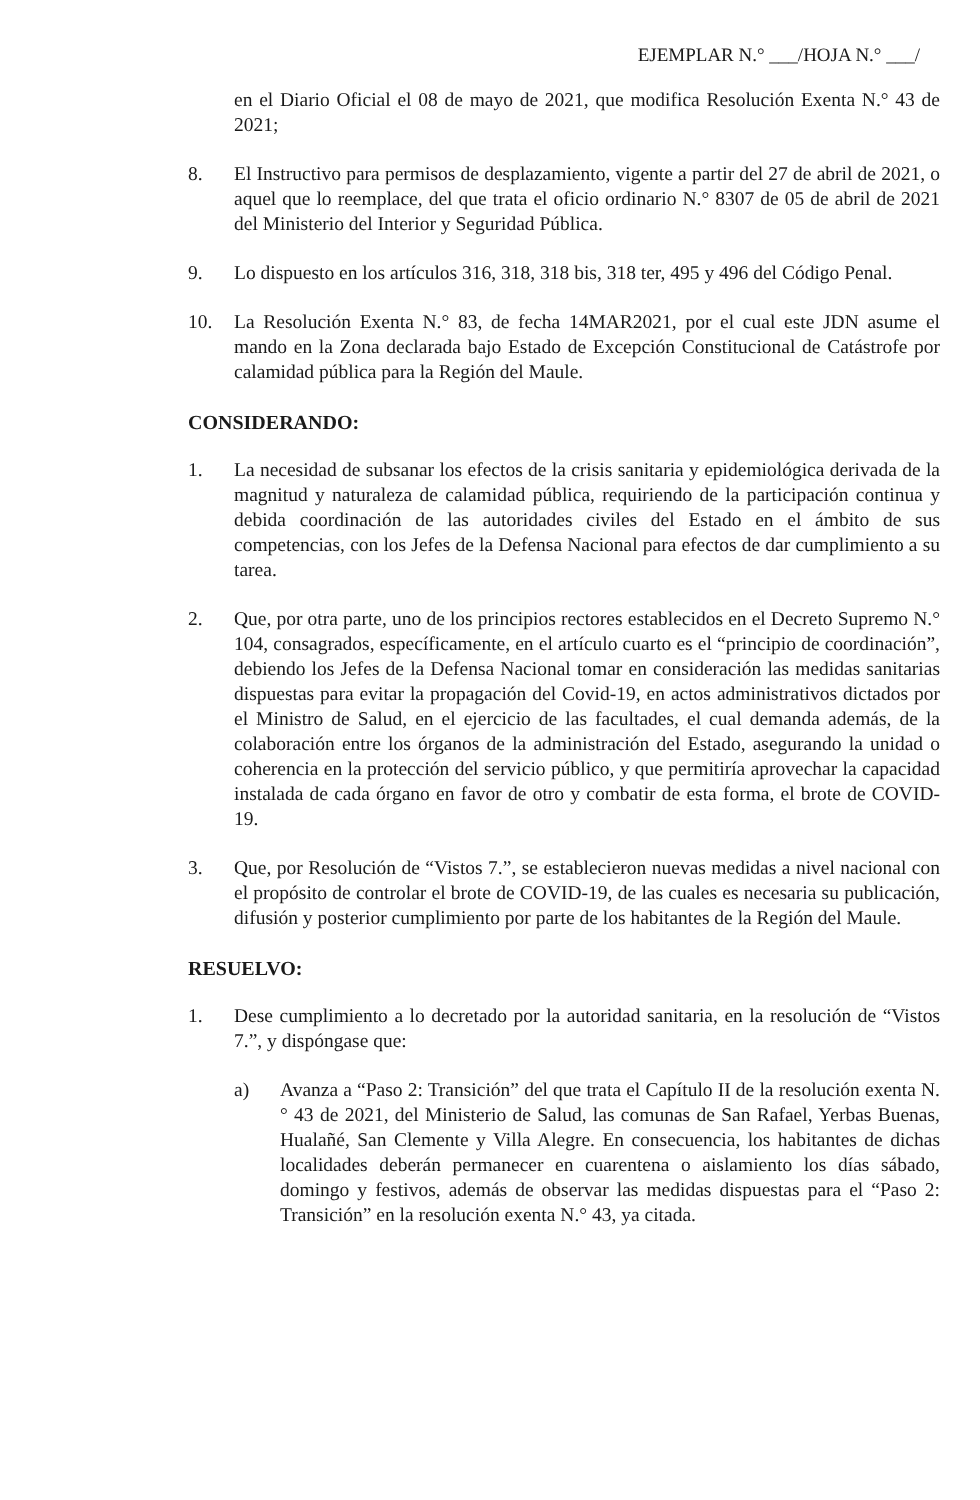EJEMPLAR N.° ___/HOJA N.° ___/
en el Diario Oficial el 08 de mayo de 2021, que modifica Resolución Exenta N.° 43 de 2021;
8. El Instructivo para permisos de desplazamiento, vigente a partir del 27 de abril de 2021, o aquel que lo reemplace, del que trata el oficio ordinario N.° 8307 de 05 de abril de 2021 del Ministerio del Interior y Seguridad Pública.
9. Lo dispuesto en los artículos 316, 318, 318 bis, 318 ter, 495 y 496 del Código Penal.
10. La Resolución Exenta N.° 83, de fecha 14MAR2021, por el cual este JDN asume el mando en la Zona declarada bajo Estado de Excepción Constitucional de Catástrofe por calamidad pública para la Región del Maule.
CONSIDERANDO:
1. La necesidad de subsanar los efectos de la crisis sanitaria y epidemiológica derivada de la magnitud y naturaleza de calamidad pública, requiriendo de la participación continua y debida coordinación de las autoridades civiles del Estado en el ámbito de sus competencias, con los Jefes de la Defensa Nacional para efectos de dar cumplimiento a su tarea.
2. Que, por otra parte, uno de los principios rectores establecidos en el Decreto Supremo N.° 104, consagrados, específicamente, en el artículo cuarto es el “principio de coordinación”, debiendo los Jefes de la Defensa Nacional tomar en consideración las medidas sanitarias dispuestas para evitar la propagación del Covid-19, en actos administrativos dictados por el Ministro de Salud, en el ejercicio de las facultades, el cual demanda además, de la colaboración entre los órganos de la administración del Estado, asegurando la unidad o coherencia en la protección del servicio público, y que permitiría aprovechar la capacidad instalada de cada órgano en favor de otro y combatir de esta forma, el brote de COVID-19.
3. Que, por Resolución de “Vistos 7.”, se establecieron nuevas medidas a nivel nacional con el propósito de controlar el brote de COVID-19, de las cuales es necesaria su publicación, difusión y posterior cumplimiento por parte de los habitantes de la Región del Maule.
RESUELVO:
1. Dese cumplimiento a lo decretado por la autoridad sanitaria, en la resolución de “Vistos 7.”, y dispóngase que:
a) Avanza a “Paso 2: Transición” del que trata el Capítulo II de la resolución exenta N.° 43 de 2021, del Ministerio de Salud, las comunas de San Rafael, Yerbas Buenas, Hualañé, San Clemente y Villa Alegre. En consecuencia, los habitantes de dichas localidades deberán permanecer en cuarentena o aislamiento los días sábado, domingo y festivos, además de observar las medidas dispuestas para el “Paso 2: Transición” en la resolución exenta N.° 43, ya citada.